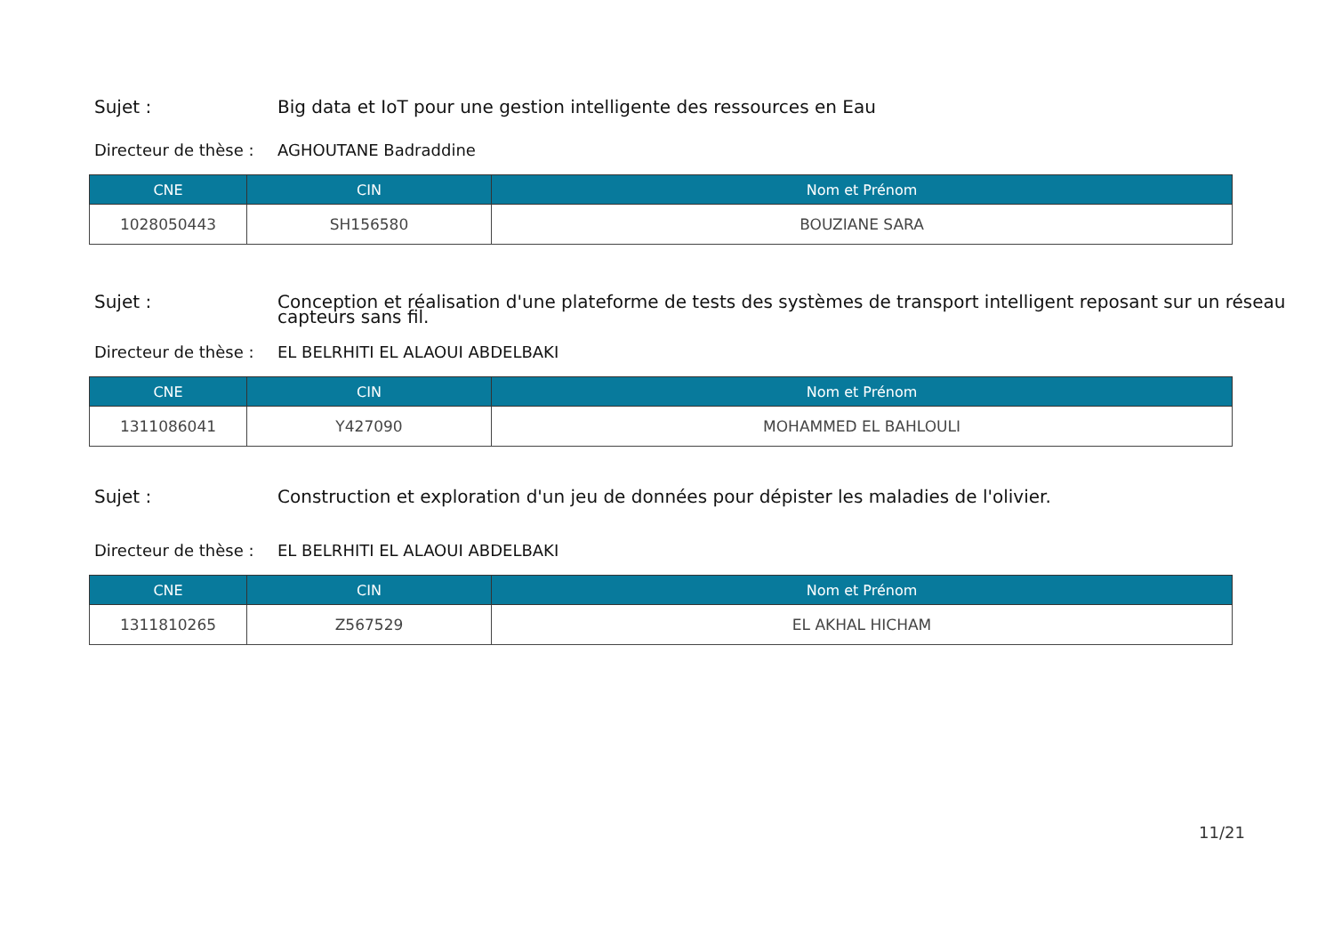Sujet : Big data et IoT pour une gestion intelligente des ressources en Eau
Directeur de thèse :
AGHOUTANE Badraddine
| CNE | CIN | Nom et Prénom |
| --- | --- | --- |
| 1028050443 | SH156580 | BOUZIANE SARA |
Sujet :
Conception et réalisation d'une plateforme de tests des systèmes de transport intelligent reposant sur un réseau
capteurs sans fil.
Directeur de thèse :
EL BELRHITI EL ALAOUI ABDELBAKI
| CNE | CIN | Nom et Prénom |
| --- | --- | --- |
| 1311086041 | Y427090 | MOHAMMED EL BAHLOULI |
Sujet : Construction et exploration d'un jeu de données pour dépister les maladies de l'olivier.
Directeur de thèse :
EL BELRHITI EL ALAOUI ABDELBAKI
| CNE | CIN | Nom et Prénom |
| --- | --- | --- |
| 1311810265 | Z567529 | EL AKHAL HICHAM |
11/21